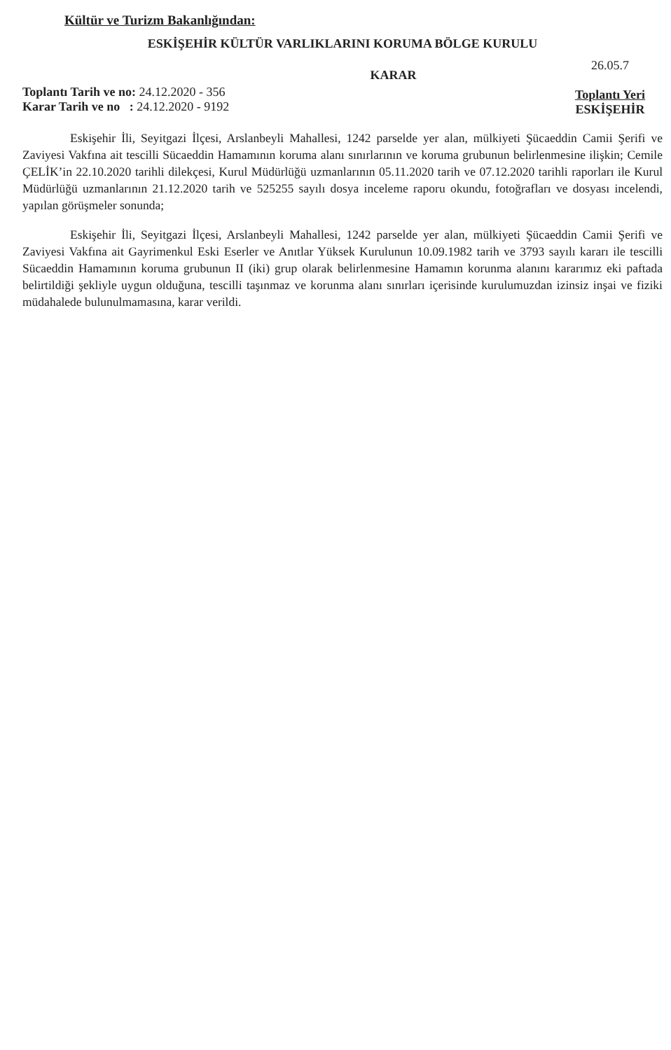Kültür ve Turizm Bakanlığından:
ESKİŞEHİR KÜLTÜR VARLIKLARINI KORUMA BÖLGE KURULU
Toplantı Tarih ve no: 24.12.2020 - 356
Karar Tarih ve no : 24.12.2020 - 9192
KARAR
26.05.7
Toplantı Yeri
ESKİŞEHİR
Eskişehir İli, Seyitgazi İlçesi, Arslanbeyli Mahallesi, 1242 parselde yer alan, mülkiyeti Şücaeddin Camii Şerifi ve Zaviyesi Vakfına ait tescilli Sücaeddin Hamamının koruma alanı sınırlarının ve koruma grubunun belirlenmesine ilişkin; Cemile ÇELİK’in 22.10.2020 tarihli dilekçesi, Kurul Müdürlüğü uzmanlarının 05.11.2020 tarih ve 07.12.2020 tarihli raporları ile Kurul Müdürlüğü uzmanlarının 21.12.2020 tarih ve 525255 sayılı dosya inceleme raporu okundu, fotoğrafları ve dosyası incelendi, yapılan görüşmeler sonunda;
Eskişehir İli, Seyitgazi İlçesi, Arslanbeyli Mahallesi, 1242 parselde yer alan, mülkiyeti Şücaeddin Camii Şerifi ve Zaviyesi Vakfına ait Gayrimenkul Eski Eserler ve Anıtlar Yüksek Kurulunun 10.09.1982 tarih ve 3793 sayılı kararı ile tescilli Sücaeddin Hamamının koruma grubunun II (iki) grup olarak belirlenmesine Hamamın korunma alanını kararımız eki paftada belirtildiği şekliyle uygun olduğuna, tescilli taşınmaz ve korunma alanı sınırları içerisinde kurulumuzdan izinsiz inşai ve fiziki müdahalede bulunulmamasına, karar verildi.